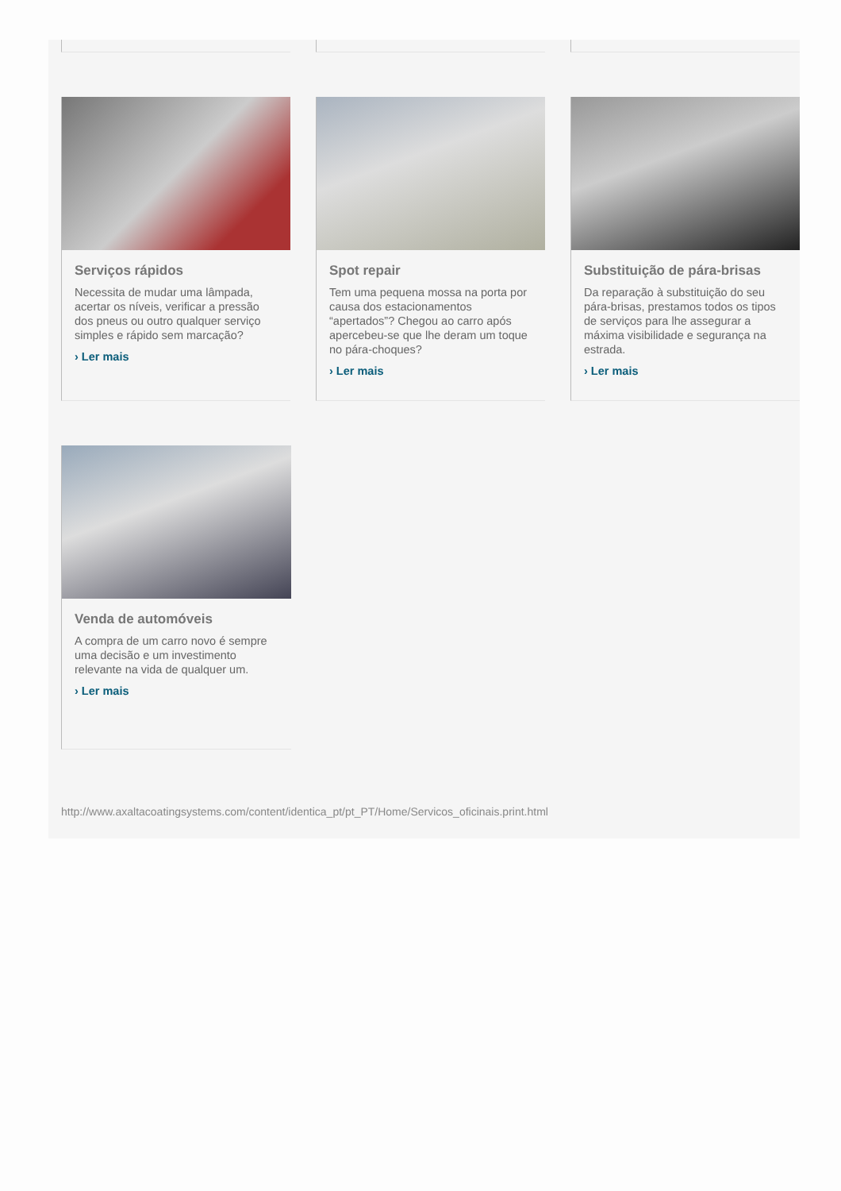Serviços rápidos
Necessita de mudar uma lâmpada, acertar os níveis, verificar a pressão dos pneus ou outro qualquer serviço simples e rápido sem marcação?
› Ler mais
Spot repair
Tem uma pequena mossa na porta por causa dos estacionamentos “apertados”? Chegou ao carro após apercebeu-se que lhe deram um toque no pára-choques?
› Ler mais
Substituição de pára-brisas
Da reparação à substituição do seu pára-brisas, prestamos todos os tipos de serviços para lhe assegurar a máxima visibilidade e segurança na estrada.
› Ler mais
Venda de automóveis
A compra de um carro novo é sempre uma decisão e um investimento relevante na vida de qualquer um.
› Ler mais
http://www.axaltacoatingsystems.com/content/identica_pt/pt_PT/Home/Servicos_oficinais.print.html